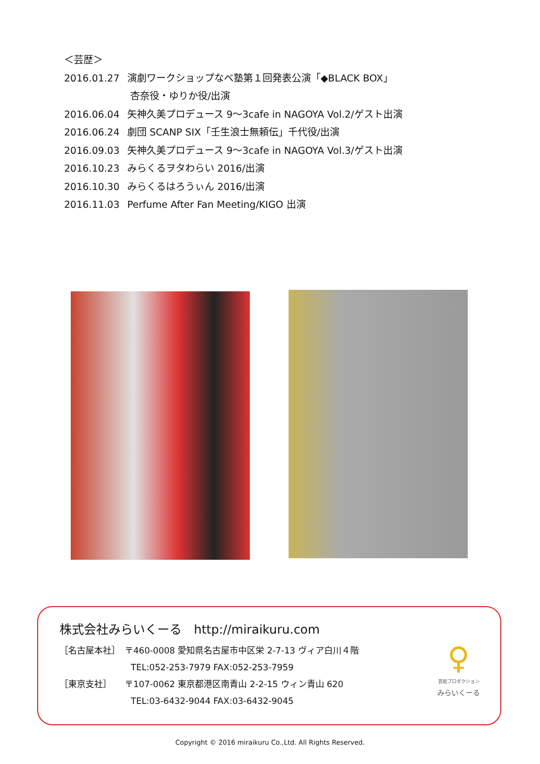＜芸歴＞
2016.01.27 演劇ワークショップなべ塾第１回発表公演「◆BLACK BOX」
杏奈役・ゆりか役/出演
2016.06.04 矢神久美プロデュース 9～3cafe in NAGOYA Vol.2/ゲスト出演
2016.06.24 劇団 SCANP SIX「壬生浪士無頼伝」千代役/出演
2016.09.03 矢神久美プロデュース 9～3cafe in NAGOYA Vol.3/ゲスト出演
2016.10.23 みらくるヲタわらい 2016/出演
2016.10.30 みらくるはろうぃん 2016/出演
2016.11.03 Perfume After Fan Meeting/KIGO 出演
株式会社みらいくーる　http://miraikuru.com
［名古屋本社］　〒460-0008 愛知県名古屋市中区栄 2-7-13 ヴィア白川４階
TEL:052-253-7979 FAX:052-253-7959
［東京支社］　　〒107-0062 東京都港区南青山 2-2-15 ウィン青山 620
TEL:03-6432-9044 FAX:03-6432-9045
♀
芸能プロダクション
みらいくーる
Copyright © 2016 miraikuru Co.,Ltd. All Rights Reserved.